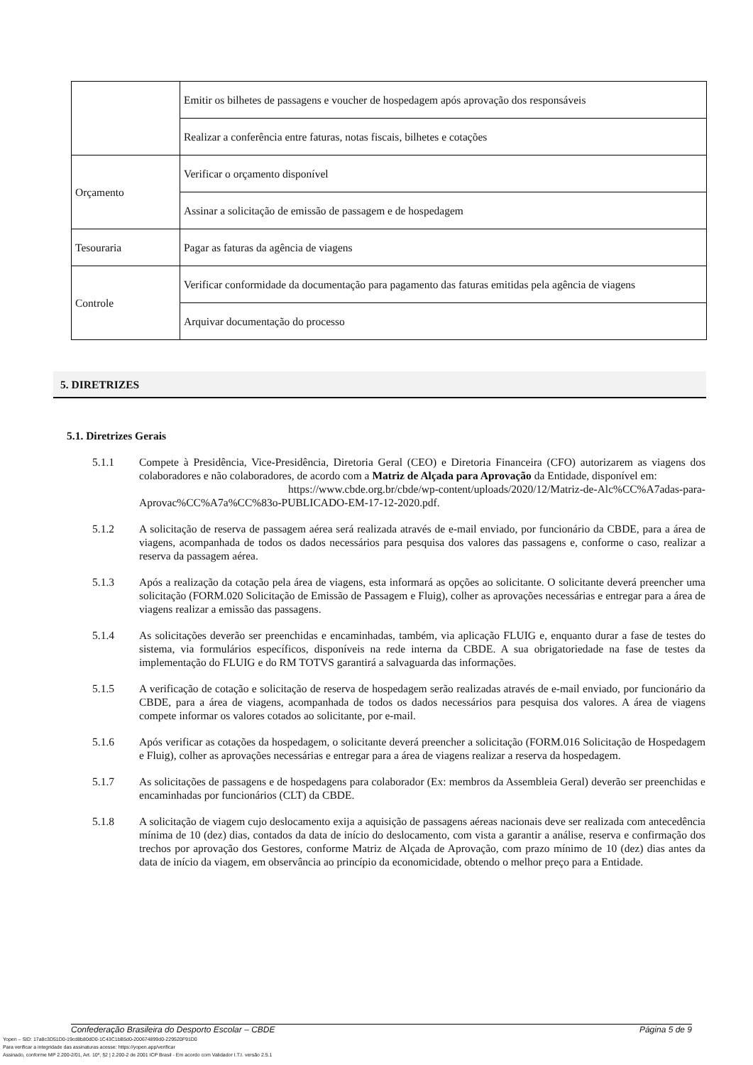| | Emitir os bilhetes de passagens e voucher de hospedagem após aprovação dos responsáveis |
| | Realizar a conferência entre faturas, notas fiscais, bilhetes e cotações |
| Orçamento | Verificar o orçamento disponível |
| | Assinar a solicitação de emissão de passagem e de hospedagem |
| Tesouraria | Pagar as faturas da agência de viagens |
| Controle | Verificar conformidade da documentação para pagamento das faturas emitidas pela agência de viagens |
| | Arquivar documentação do processo |
5. DIRETRIZES
5.1. Diretrizes Gerais
5.1.1 Compete à Presidência, Vice-Presidência, Diretoria Geral (CEO) e Diretoria Financeira (CFO) autorizarem as viagens dos colaboradores e não colaboradores, de acordo com a Matriz de Alçada para Aprovação da Entidade, disponível em:
https://www.cbde.org.br/cbde/wp-content/uploads/2020/12/Matriz-de-Alc%CC%A7adas-para-Aprovac%CC%A7a%CC%83o-PUBLICADO-EM-17-12-2020.pdf.
5.1.2 A solicitação de reserva de passagem aérea será realizada através de e-mail enviado, por funcionário da CBDE, para a área de viagens, acompanhada de todos os dados necessários para pesquisa dos valores das passagens e, conforme o caso, realizar a reserva da passagem aérea.
5.1.3 Após a realização da cotação pela área de viagens, esta informará as opções ao solicitante. O solicitante deverá preencher uma solicitação (FORM.020 Solicitação de Emissão de Passagem e Fluig), colher as aprovações necessárias e entregar para a área de viagens realizar a emissão das passagens.
5.1.4 As solicitações deverão ser preenchidas e encaminhadas, também, via aplicação FLUIG e, enquanto durar a fase de testes do sistema, via formulários específicos, disponíveis na rede interna da CBDE. A sua obrigatoriedade na fase de testes da implementação do FLUIG e do RM TOTVS garantirá a salvaguarda das informações.
5.1.5 A verificação de cotação e solicitação de reserva de hospedagem serão realizadas através de e-mail enviado, por funcionário da CBDE, para a área de viagens, acompanhada de todos os dados necessários para pesquisa dos valores. A área de viagens compete informar os valores cotados ao solicitante, por e-mail.
5.1.6 Após verificar as cotações da hospedagem, o solicitante deverá preencher a solicitação (FORM.016 Solicitação de Hospedagem e Fluig), colher as aprovações necessárias e entregar para a área de viagens realizar a reserva da hospedagem.
5.1.7 As solicitações de passagens e de hospedagens para colaborador (Ex: membros da Assembleia Geral) deverão ser preenchidas e encaminhadas por funcionários (CLT) da CBDE.
5.1.8 A solicitação de viagem cujo deslocamento exija a aquisição de passagens aéreas nacionais deve ser realizada com antecedência mínima de 10 (dez) dias, contados da data de início do deslocamento, com vista a garantir a análise, reserva e confirmação dos trechos por aprovação dos Gestores, conforme Matriz de Alçada de Aprovação, com prazo mínimo de 10 (dez) dias antes da data de início da viagem, em observância ao princípio da economicidade, obtendo o melhor preço para a Entidade.
Confederação Brasileira do Desporto Escolar – CBDE Página 5 de 9
Yopen – SID: 17a8c3D51D0-19cd8b80dD0-1C43C1bB5d0-200674899d0-229520F91D0
Para verificar a integridade das assinaturas acesse: https://yopen.app/verificar
Assinado, conforme MP 2.200-2/01, Art. 10º, §2 | 2.200-2 de 2001 ICP Brasil - Em acordo com Validador I.T.I. versão 2.5.1